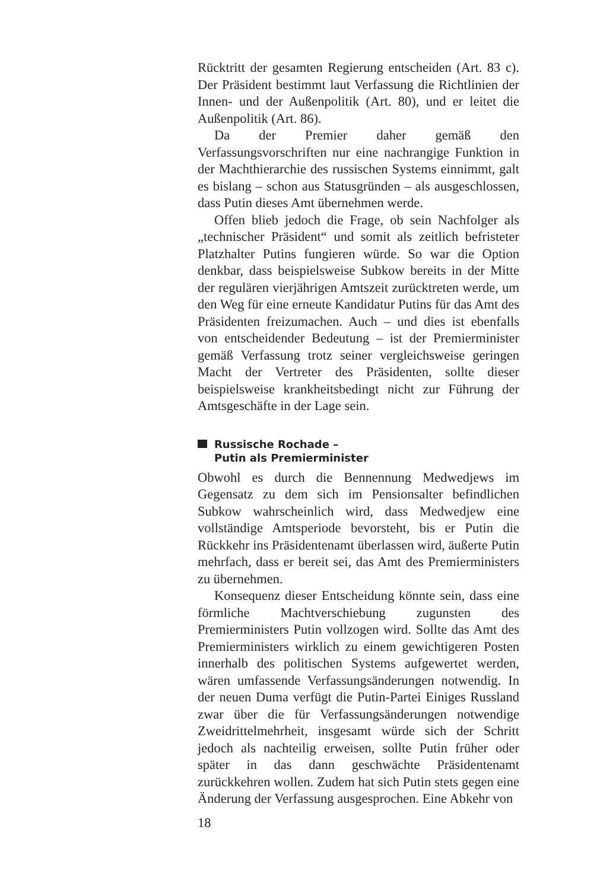Rücktritt der gesamten Regierung entscheiden (Art. 83 c). Der Präsident bestimmt laut Verfassung die Richtlinien der Innen- und der Außenpolitik (Art. 80), und er leitet die Außenpolitik (Art. 86).
Da der Premier daher gemäß den Verfassungsvorschriften nur eine nachrangige Funktion in der Machthierarchie des russischen Systems einnimmt, galt es bislang – schon aus Statusgründen – als ausgeschlossen, dass Putin dieses Amt übernehmen werde.
Offen blieb jedoch die Frage, ob sein Nachfolger als „technischer Präsident“ und somit als zeitlich befristeter Platzhalter Putins fungieren würde. So war die Option denkbar, dass beispielsweise Subkow bereits in der Mitte der regulären vierjährigen Amtszeit zurücktreten werde, um den Weg für eine erneute Kandidatur Putins für das Amt des Präsidenten freizumachen. Auch – und dies ist ebenfalls von entscheidender Bedeutung – ist der Premierminister gemäß Verfassung trotz seiner vergleichsweise geringen Macht der Vertreter des Präsidenten, sollte dieser beispielsweise krankheitsbedingt nicht zur Führung der Amtsgeschäfte in der Lage sein.
Russische Rochade –
Putin als Premierminister
Obwohl es durch die Bennennung Medwedjews im Gegensatz zu dem sich im Pensionsalter befindlichen Subkow wahrscheinlich wird, dass Medwedjew eine vollständige Amtsperiode bevorsteht, bis er Putin die Rückkehr ins Präsidentenamt überlassen wird, äußerte Putin mehrfach, dass er bereit sei, das Amt des Premierministers zu übernehmen.
Konsequenz dieser Entscheidung könnte sein, dass eine förmliche Machtverschiebung zugunsten des Premierministers Putin vollzogen wird. Sollte das Amt des Premierministers wirklich zu einem gewichtigeren Posten innerhalb des politischen Systems aufgewertet werden, wären umfassende Verfassungsänderungen notwendig. In der neuen Duma verfügt die Putin-Partei Einiges Russland zwar über die für Verfassungsänderungen notwendige Zweidrittelmehrheit, insgesamt würde sich der Schritt jedoch als nachteilig erweisen, sollte Putin früher oder später in das dann geschwächte Präsidentenamt zurückkehren wollen. Zudem hat sich Putin stets gegen eine Änderung der Verfassung ausgesprochen. Eine Abkehr von
18